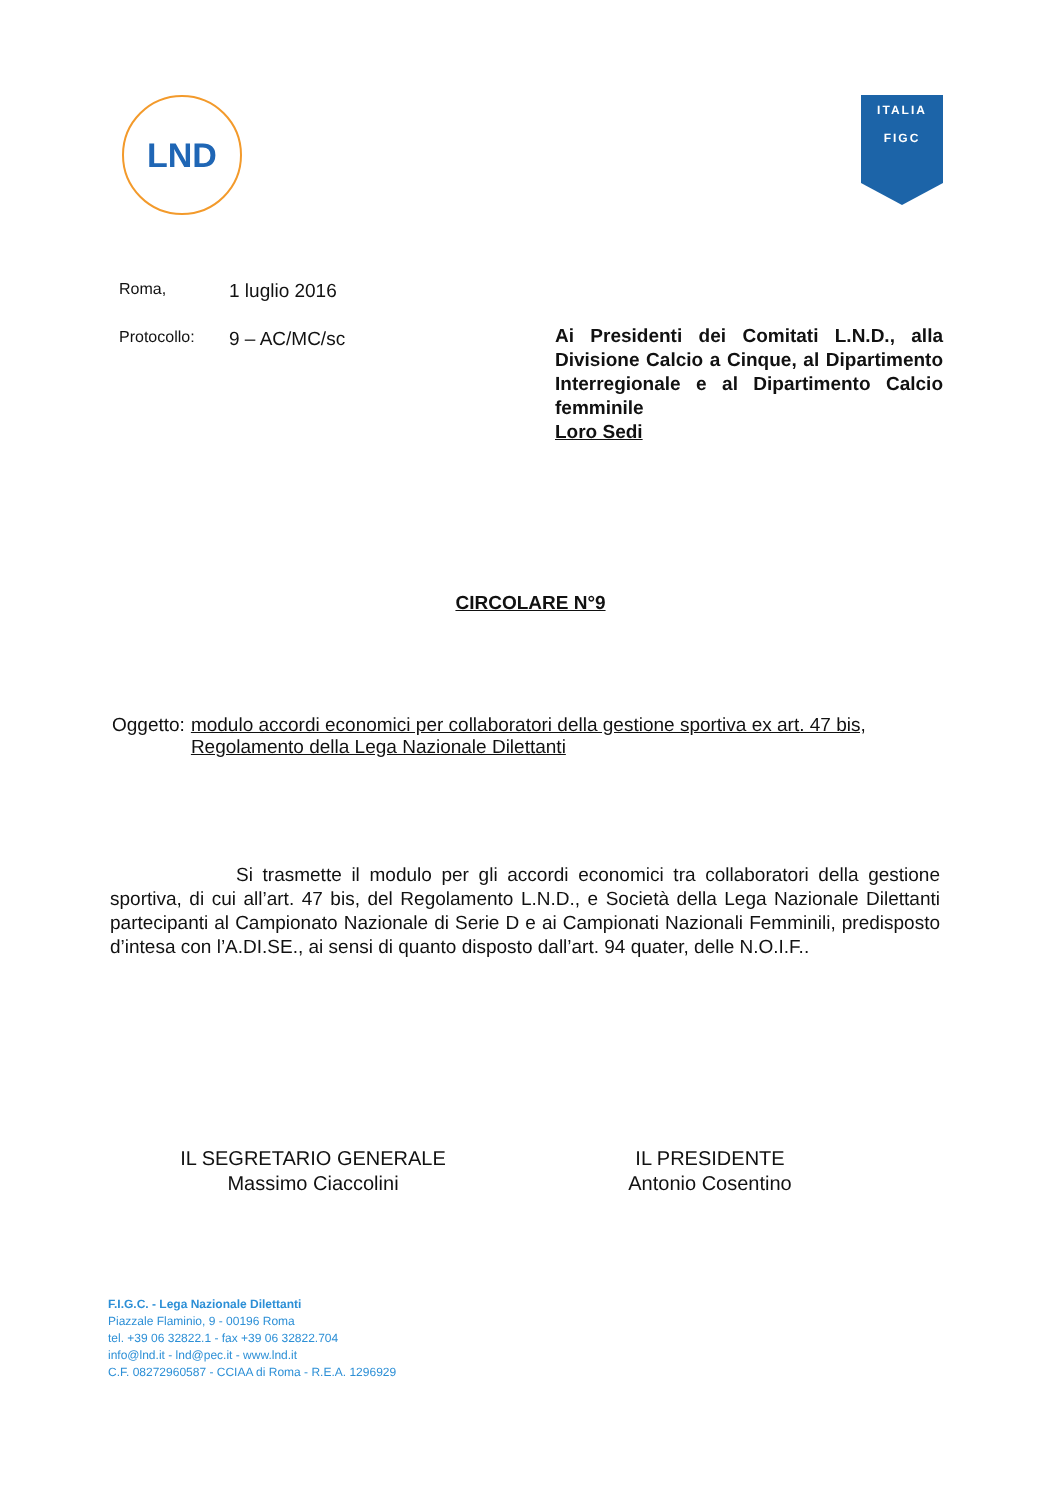LND
ITALIA
FIGC
Roma, 1 luglio 2016
Protocollo: 9 – AC/MC/sc
Ai Presidenti dei Comitati L.N.D., alla Divisione Calcio a Cinque, al Dipartimento Interregionale e al Dipartimento Calcio femminile
Loro Sedi
CIRCOLARE N°9
Oggetto: modulo accordi economici per collaboratori della gestione sportiva ex art. 47 bis, Regolamento della Lega Nazionale Dilettanti
Si trasmette il modulo per gli accordi economici tra collaboratori della gestione sportiva, di cui all’art. 47 bis, del Regolamento L.N.D., e Società della Lega Nazionale Dilettanti partecipanti al Campionato Nazionale di Serie D e ai Campionati Nazionali Femminili, predisposto d’intesa con l’A.DI.SE., ai sensi di quanto disposto dall’art. 94 quater, delle N.O.I.F..
IL SEGRETARIO GENERALE
Massimo Ciaccolini
IL PRESIDENTE
Antonio Cosentino
F.I.G.C. - Lega Nazionale Dilettanti
Piazzale Flaminio, 9 - 00196 Roma
tel. +39 06 32822.1 - fax +39 06 32822.704
info@lnd.it - lnd@pec.it - www.lnd.it
C.F. 08272960587 - CCIAA di Roma - R.E.A. 1296929